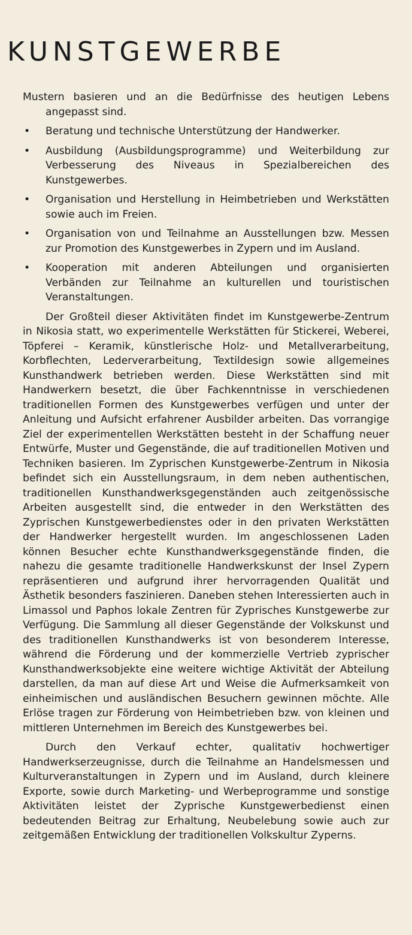KUNSTGEWERBE
Mustern basieren und an die Bedürfnisse des heutigen Lebens angepasst sind.
• Beratung und technische Unterstützung der Handwerker.
• Ausbildung (Ausbildungsprogramme) und Weiterbildung zur Verbesserung des Niveaus in Spezialbereichen des Kunstgewerbes.
• Organisation und Herstellung in Heimbetrieben und Werkstätten sowie auch im Freien.
• Organisation von und Teilnahme an Ausstellungen bzw. Messen zur Promotion des Kunstgewerbes in Zypern und im Ausland.
• Kooperation mit anderen Abteilungen und organisierten Verbänden zur Teilnahme an kulturellen und touristischen Veranstaltungen.
Der Großteil dieser Aktivitäten findet im Kunstgewerbe-Zentrum in Nikosia statt, wo experimentelle Werkstätten für Stickerei, Weberei, Töpferei – Keramik, künstlerische Holz- und Metallverarbeitung, Korbflechten, Lederverarbeitung, Textildesign sowie allgemeines Kunsthandwerk betrieben werden. Diese Werkstätten sind mit Handwerkern besetzt, die über Fachkenntnisse in verschiedenen traditionellen Formen des Kunstgewerbes verfügen und unter der Anleitung und Aufsicht erfahrener Ausbilder arbeiten. Das vorrangige Ziel der experimentellen Werkstätten besteht in der Schaffung neuer Entwürfe, Muster und Gegenstände, die auf traditionellen Motiven und Techniken basieren. Im Zyprischen Kunstgewerbe-Zentrum in Nikosia befindet sich ein Ausstellungsraum, in dem neben authentischen, traditionellen Kunsthandwerksgegenständen auch zeitgenössische Arbeiten ausgestellt sind, die entweder in den Werkstätten des Zyprischen Kunstgewerbedienstes oder in den privaten Werkstätten der Handwerker hergestellt wurden. Im angeschlossenen Laden können Besucher echte Kunsthandwerksgegenstände finden, die nahezu die gesamte traditionelle Handwerkskunst der Insel Zypern repräsentieren und aufgrund ihrer hervorragenden Qualität und Ästhetik besonders faszinieren. Daneben stehen Interessierten auch in Limassol und Paphos lokale Zentren für Zyprisches Kunstgewerbe zur Verfügung. Die Sammlung all dieser Gegenstände der Volkskunst und des traditionellen Kunsthandwerks ist von besonderem Interesse, während die Förderung und der kommerzielle Vertrieb zyprischer Kunsthandwerksobjekte eine weitere wichtige Aktivität der Abteilung darstellen, da man auf diese Art und Weise die Aufmerksamkeit von einheimischen und ausländischen Besuchern gewinnen möchte. Alle Erlöse tragen zur Förderung von Heimbetrieben bzw. von kleinen und mittleren Unternehmen im Bereich des Kunstgewerbes bei.
Durch den Verkauf echter, qualitativ hochwertiger Handwerkserzeugnisse, durch die Teilnahme an Handelsmessen und Kulturveranstaltungen in Zypern und im Ausland, durch kleinere Exporte, sowie durch Marketing- und Werbeprogramme und sonstige Aktivitäten leistet der Zyprische Kunstgewerbedienst einen bedeutenden Beitrag zur Erhaltung, Neubelebung sowie auch zur zeitgemäßen Entwicklung der traditionellen Volkskultur Zyperns.